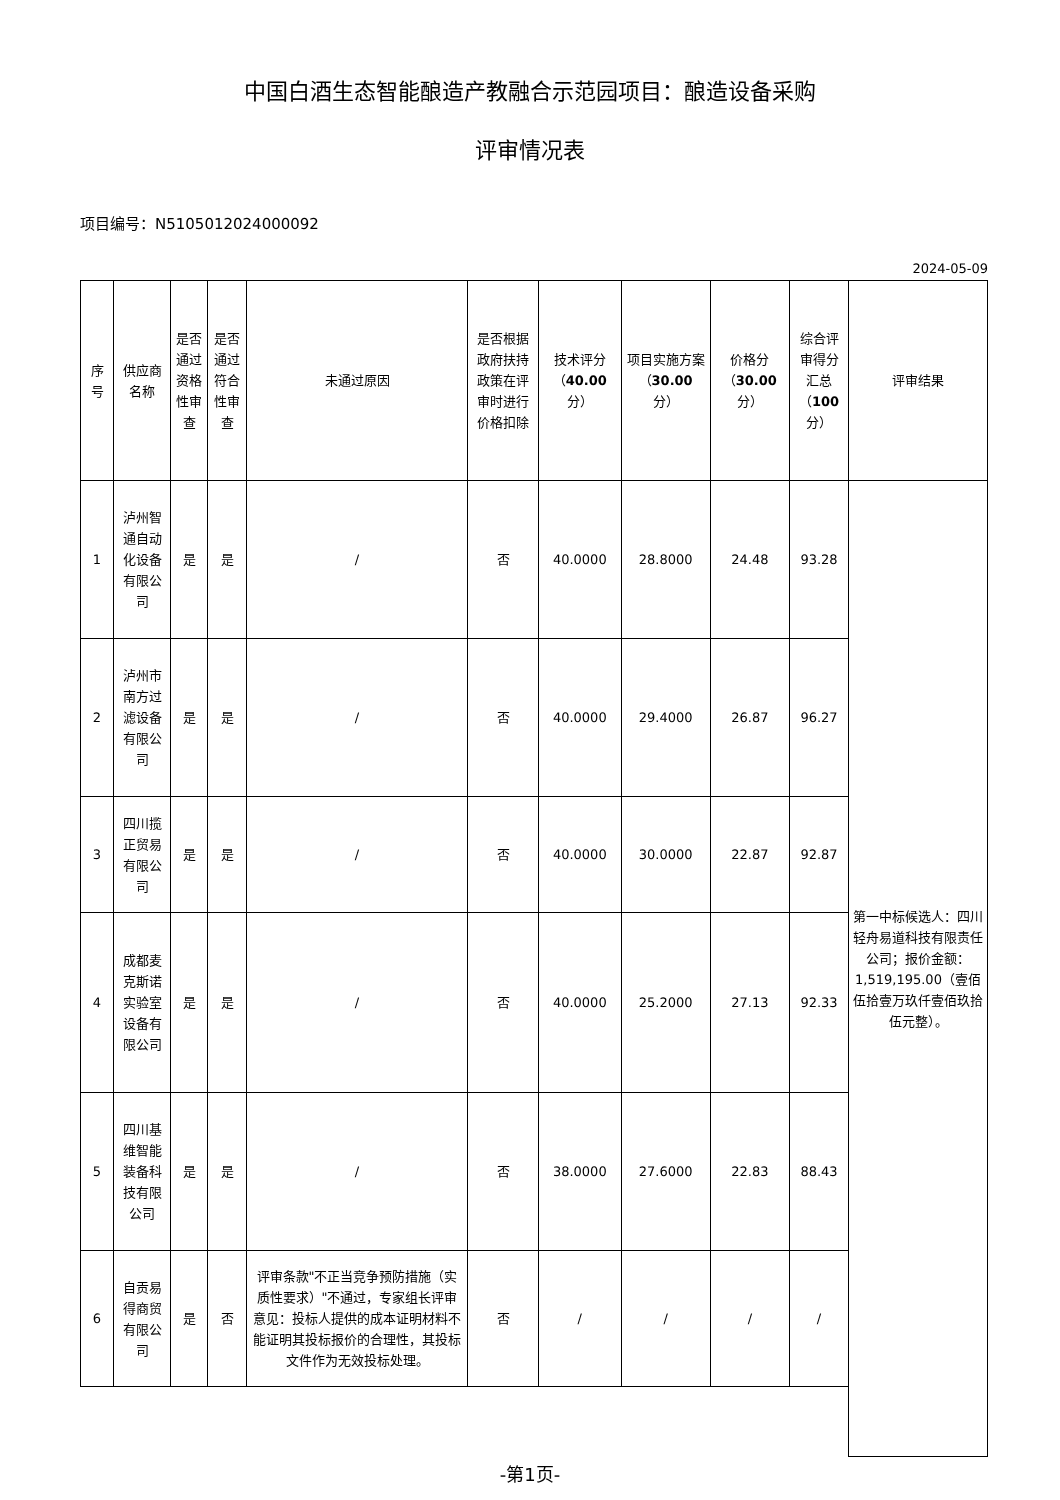中国白酒生态智能酿造产教融合示范园项目：酿造设备采购
评审情况表
项目编号：N5105012024000092
2024-05-09
| 序号 | 供应商名称 | 是否通过资格性审查 | 是否通过符合性审查 | 未通过原因 | 是否根据政府扶持政策在评审时进行价格扣除 | 技术评分（ 40.00 分） | 项目实施方案（ 30.00 分） | 价格分（ 30.00 分） | 综合评审得分汇总（ 100 分） | 评审结果 |
| --- | --- | --- | --- | --- | --- | --- | --- | --- | --- | --- |
| 1 | 泸州智通自动化设备有限公司 | 是 | 是 | / | 否 | 40.0000 | 28.8000 | 24.48 | 93.28 | 第一中标候选人：四川轻舟易道科技有限责任公司；报价金额：1,519,195.00（壹佰伍拾壹万玖仟壹佰玖拾伍元整）。 |
| 2 | 泸州市南方过滤设备有限公司 | 是 | 是 | / | 否 | 40.0000 | 29.4000 | 26.87 | 96.27 | |
| 3 | 四川揽正贸易有限公司 | 是 | 是 | / | 否 | 40.0000 | 30.0000 | 22.87 | 92.87 | |
| 4 | 成都麦克斯诺实验室设备有限公司 | 是 | 是 | / | 否 | 40.0000 | 25.2000 | 27.13 | 92.33 | |
| 5 | 四川基维智能装备科技有限公司 | 是 | 是 | / | 否 | 38.0000 | 27.6000 | 22.83 | 88.43 | |
| 6 | 自贡易得商贸有限公司 | 是 | 否 | 评审条款"不正当竞争预防措施（实质性要求）"不通过，专家组长评审意见：投标人提供的成本证明材料不能证明其投标报价的合理性，其投标文件作为无效投标处理。 | 否 | / | / | / | / | |
-第1页-